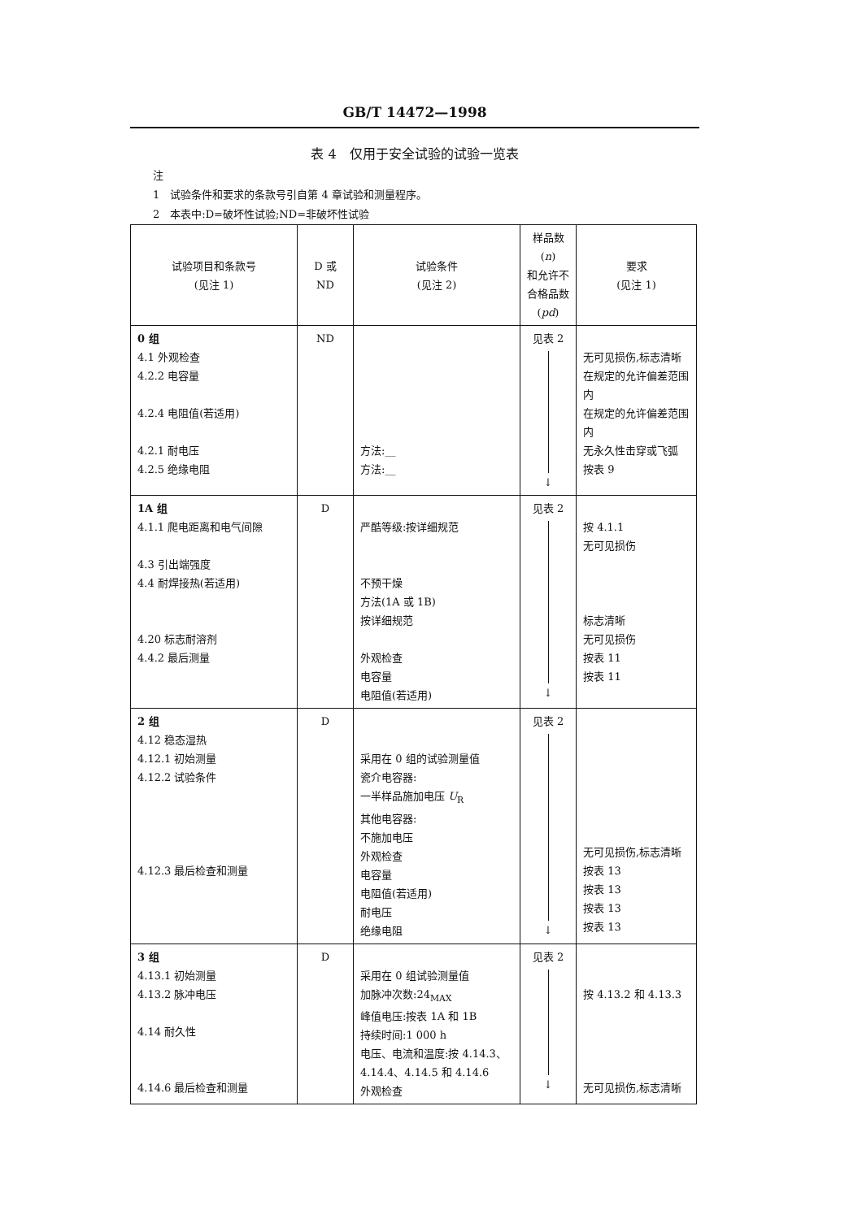GB/T 14472—1998
表 4　仅用于安全试验的试验一览表
注
1　试验条件和要求的条款号引自第 4 章试验和测量程序。
2　本表中:D=破坏性试验;ND=非破坏性试验
| 试验项目和条款号 (见注 1) | D 或 ND | 试验条件 (见注 2) | 样品数( n ) 和允许不 合格品数 ( pd ) | 要求 (见注 1) |
| --- | --- | --- | --- | --- |
| 0 组 4.1 外观检查 4.2.2 电容量 4.2.4 电阻值(若适用) 4.2.1 耐电压 4.2.5 绝缘电阻 | ND | 方法:__ 方法:__ | 见表 2 ↓ | 无可见损伤,标志清晰 在规定的允许偏差范围内 在规定的允许偏差范围内 无永久性击穿或飞弧 按表 9 |
| 1A 组 4.1.1 爬电距离和电气间隙 4.3 引出端强度 4.4 耐焊接热(若适用) 4.20 标志耐溶剂 4.4.2 最后测量 | D | 严酷等级:按详细规范 不预干燥 方法(1A 或 1B) 按详细规范 外观检查 电容量 电阻值(若适用) | 见表 2 ↓ | 按 4.1.1 无可见损伤 标志清晰 无可见损伤 按表 11 按表 11 |
| 2 组 4.12 稳态湿热 4.12.1 初始测量 4.12.2 试验条件 4.12.3 最后检查和测量 | D | 采用在 0 组的试验测量值 瓷介电容器: 一半样品施加电压 U<sub>R</sub> 其他电容器: 不施加电压 外观检查 电容量 电阻值(若适用) 耐电压 绝缘电阻 | 见表 2 ↓ | 无可见损伤,标志清晰 按表 13 按表 13 按表 13 按表 13 |
| 3 组 4.13.1 初始测量 4.13.2 脉冲电压 4.14 耐久性 4.14.6 最后检查和测量 | D | 采用在 0 组试验测量值 加脉冲次数:24<sub>MAX</sub> 峰值电压:按表 1A 和 1B 持续时间:1 000 h 电压、电流和温度:按 4.14.3、4.14.4、4.14.5 和 4.14.6 外观检查 | 见表 2 ↓ | 按 4.13.2 和 4.13.3 无可见损伤,标志清晰 |